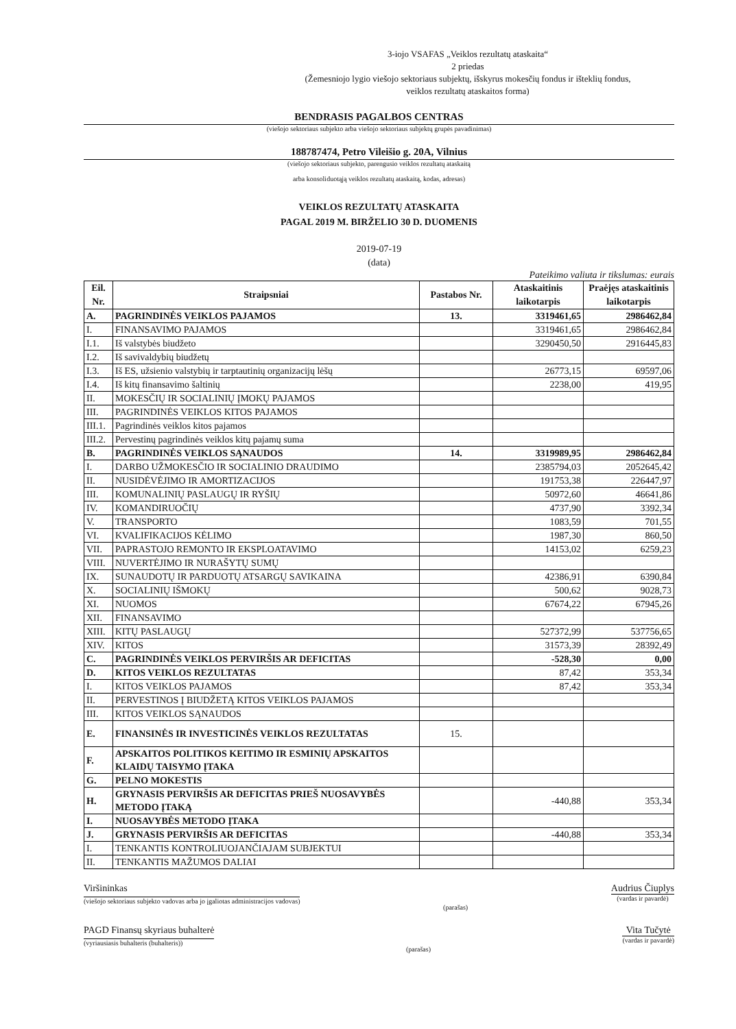3-iojo VSAFAS „Veiklos rezultatų ataskaita“
2 priedas
(Žemesniojo lygio viešojo sektoriaus subjektų, išskyrus mokesčių fondus ir išteklių fondus,
veiklos rezultatų ataskaitos forma)
BENDRASIS PAGALBOS CENTRAS
(viešojo sektoriaus subjekto arba viešojo sektoriaus subjektų grupės pavadinimas)
188787474, Petro Vileišio g. 20A, Vilnius
(viešojo sektoriaus subjekto, parengusio veiklos rezultatų ataskaitą
arba konsoliduotąją veiklos rezultatų ataskaitą, kodas, adresas)
VEIKLOS REZULTATŲ ATASKAITA
PAGAL 2019 M. BIRŽELIO 30 D. DUOMENIS
2019-07-19
(data)
Pateikimo valiuta ir tikslumas: eurais
| Eil. Nr. | Straipsniai | Pastabos Nr. | Ataskaitinis laikotarpis | Praėjęs ataskaitinis laikotarpis |
| --- | --- | --- | --- | --- |
| A. | PAGRINDINĖS VEIKLOS PAJAMOS | 13. | 3319461,65 | 2986462,84 |
| I. | FINANSAVIMO PAJAMOS | | 3319461,65 | 2986462,84 |
| I.1. | Iš valstybės biudžeto | | 3290450,50 | 2916445,83 |
| I.2. | Iš savivaldybių biudžetų | | | |
| I.3. | Iš ES, užsienio valstybių ir tarptautinių organizacijų lėšų | | 26773,15 | 69597,06 |
| I.4. | Iš kitų finansavimo šaltinių | | 2238,00 | 419,95 |
| II. | MOKESČIŲ IR SOCIALINIŲ ĮMOKŲ PAJAMOS | | | |
| III. | PAGRINDINĖS VEIKLOS KITOS PAJAMOS | | | |
| III.1. | Pagrindinės veiklos kitos pajamos | | | |
| III.2. | Pervestinų pagrindinės veiklos kitų pajamų suma | | | |
| B. | PAGRINDINĖS VEIKLOS SĄNAUDOS | 14. | 3319989,95 | 2986462,84 |
| I. | DARBO UŽMOKESČIO IR SOCIALINIO DRAUDIMO | | 2385794,03 | 2052645,42 |
| II. | NUSIDĖVĖJIMO IR AMORTIZACIJOS | | 191753,38 | 226447,97 |
| III. | KOMUNALINIŲ PASLAUGŲ IR RYŠIŲ | | 50972,60 | 46641,86 |
| IV. | KOMANDIRUOČIŲ | | 4737,90 | 3392,34 |
| V. | TRANSPORTO | | 1083,59 | 701,55 |
| VI. | KVALIFIKACIJOS KĖLIMO | | 1987,30 | 860,50 |
| VII. | PAPRASTOJO REMONTO IR EKSPLOATAVIMO | | 14153,02 | 6259,23 |
| VIII. | NUVERTĖJIMO IR NURAŠYTŲ SUMŲ | | | |
| IX. | SUNAUDOTŲ IR PARDUOTŲ ATSARGŲ SAVIKAINA | | 42386,91 | 6390,84 |
| X. | SOCIALINIŲ IŠMOKŲ | | 500,62 | 9028,73 |
| XI. | NUOMOS | | 67674,22 | 67945,26 |
| XII. | FINANSAVIMO | | | |
| XIII. | KITŲ PASLAUGŲ | | 527372,99 | 537756,65 |
| XIV. | KITOS | | 31573,39 | 28392,49 |
| C. | PAGRINDINĖS VEIKLOS PERVIRŠIS AR DEFICITAS | | -528,30 | 0,00 |
| D. | KITOS VEIKLOS REZULTATAS | | 87,42 | 353,34 |
| I. | KITOS VEIKLOS PAJAMOS | | 87,42 | 353,34 |
| II. | PERVESTINOS Į BIUDŽETĄ KITOS VEIKLOS PAJAMOS | | | |
| III. | KITOS VEIKLOS SĄNAUDOS | | | |
| E. | FINANSINĖS IR INVESTICINĖS VEIKLOS REZULTATAS | 15. | | |
| F. | APSKAITOS POLITIKOS KEITIMO IR ESMINIŲ APSKAITOS KLAIDŲ TAISYMO ĮTAKA | | | |
| G. | PELNO MOKESTIS | | | |
| H. | GRYNASIS PERVIRŠIS AR DEFICITAS PRIEŠ NUOSAVYBĖS METODO ĮTAKĄ | | -440,88 | 353,34 |
| I. | NUOSAVYBĖS METODO ĮTAKA | | | |
| J. | GRYNASIS PERVIRŠIS AR DEFICITAS | | -440,88 | 353,34 |
| I. | TENKANTIS KONTROLIUOJANČIAJAM SUBJEKTUI | | | |
| II. | TENKANTIS MAŽUMOS DALIAI | | | |
Viršininkas
(viešojo sektoriaus subjekto vadovas arba jo įgaliotas administracijos vadovas)
(parašas)
Audrius Čiuplys
(vardas ir pavardė)
PAGD Finansų skyriaus buhalterė
(vyriausiasis buhalteris (buhalteris))
(parašas)
Vita Tučytė
(vardas ir pavardė)